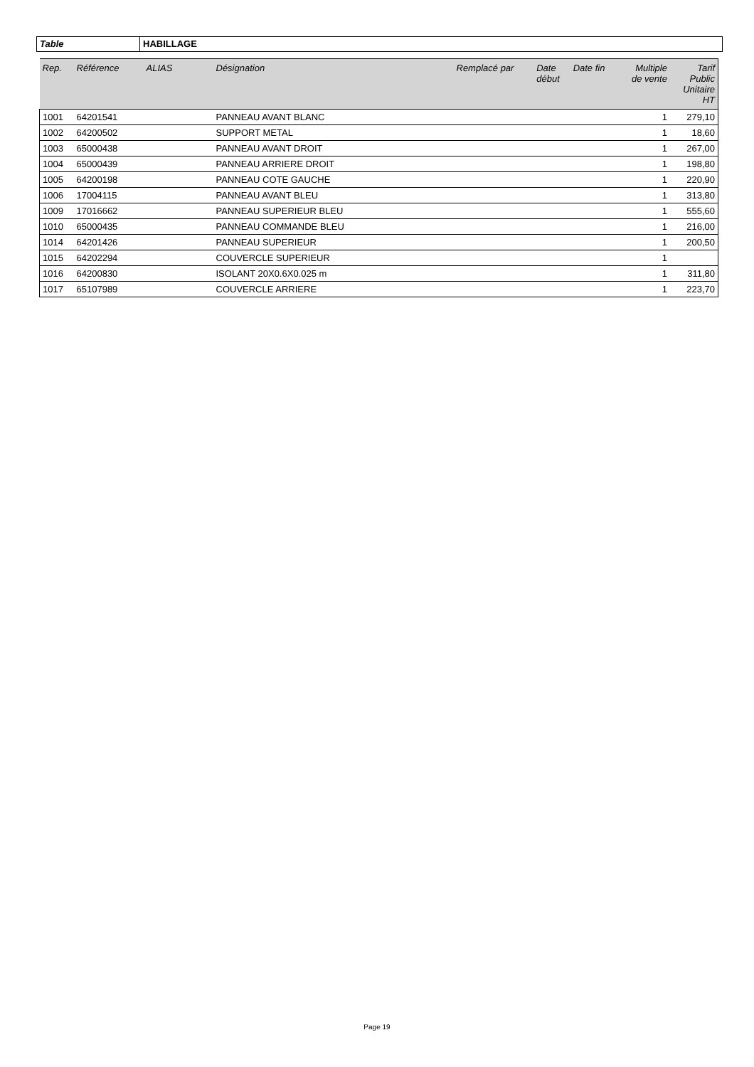Table HABILLAGE
| Rep. | Référence | ALIAS | Désignation | Remplacé par | Date début | Date fin | Multiple de vente | Tarif Public Unitaire HT |
| --- | --- | --- | --- | --- | --- | --- | --- | --- |
| 1001 | 64201541 | | PANNEAU AVANT BLANC | | | | 1 | 279,10 |
| 1002 | 64200502 | | SUPPORT METAL | | | | 1 | 18,60 |
| 1003 | 65000438 | | PANNEAU AVANT DROIT | | | | 1 | 267,00 |
| 1004 | 65000439 | | PANNEAU ARRIERE DROIT | | | | 1 | 198,80 |
| 1005 | 64200198 | | PANNEAU COTE GAUCHE | | | | 1 | 220,90 |
| 1006 | 17004115 | | PANNEAU AVANT BLEU | | | | 1 | 313,80 |
| 1009 | 17016662 | | PANNEAU SUPERIEUR BLEU | | | | 1 | 555,60 |
| 1010 | 65000435 | | PANNEAU COMMANDE BLEU | | | | 1 | 216,00 |
| 1014 | 64201426 | | PANNEAU SUPERIEUR | | | | 1 | 200,50 |
| 1015 | 64202294 | | COUVERCLE SUPERIEUR | | | | 1 | |
| 1016 | 64200830 | | ISOLANT 20X0.6X0.025 m | | | | 1 | 311,80 |
| 1017 | 65107989 | | COUVERCLE ARRIERE | | | | 1 | 223,70 |
Page 19